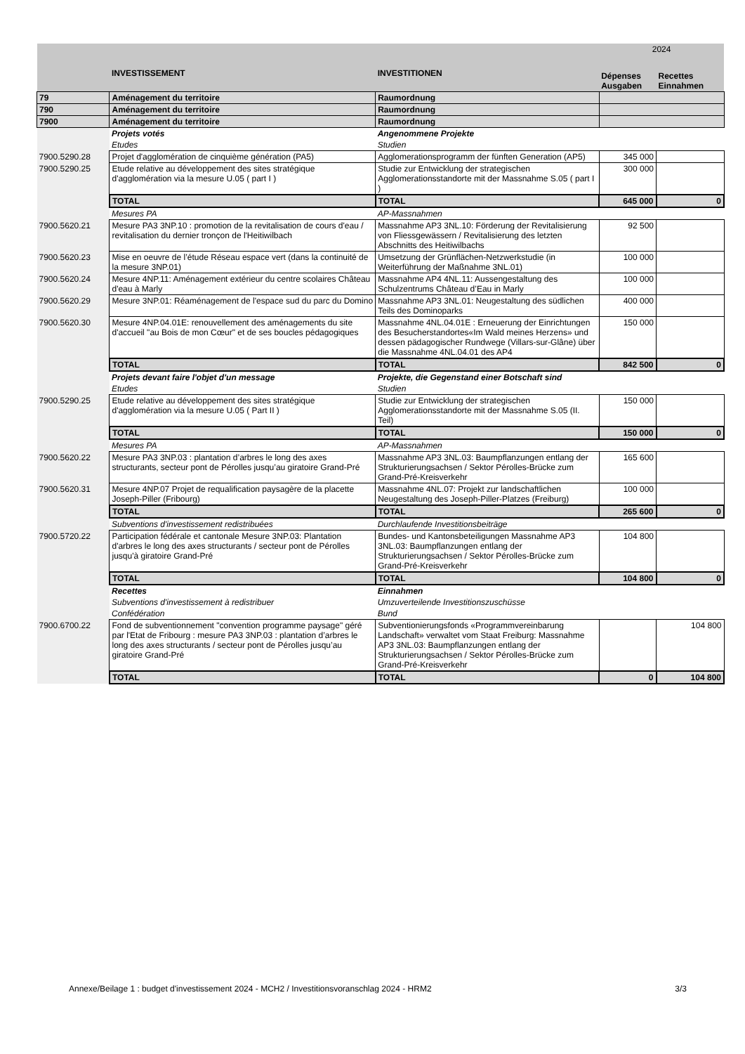| | | | 2024 | |
| | INVESTISSEMENT | INVESTITIONEN | Dépenses Ausgaben | Recettes Einnahmen |
| 79 | Aménagement du territoire | Raumordnung | | |
| 790 | Aménagement du territoire | Raumordnung | | |
| 7900 | Aménagement du territoire | Raumordnung | | |
| | Projets votés | Angenommene Projekte | | |
| | Etudes | Studien | | |
| 7900.5290.28 | Projet d'agglomération de cinquième génération (PA5) | Agglomerationsprogramm der fünften Generation (AP5) | 345 000 | |
| 7900.5290.25 | Etude relative au développement des sites stratégique d'agglomération via la mesure U.05 ( part I ) | Studie zur Entwicklung der strategischen Agglomerationsstandorte mit der Massnahme S.05 ( part I ) | 300 000 | |
| | TOTAL | TOTAL | 645 000 | 0 |
| | Mesures PA | AP-Massnahmen | | |
| 7900.5620.21 | Mesure PA3 3NP.10 : promotion de la revitalisation de cours d'eau / revitalisation du dernier tronçon de l'Heitiwilbach | Massnahme AP3 3NL.10: Förderung der Revitalisierung von Fliessgewässern / Revitalisierung des letzten Abschnitts des Heitiwilbachs | 92 500 | |
| 7900.5620.23 | Mise en oeuvre de l’étude Réseau espace vert (dans la continuité de la mesure 3NP.01) | Umsetzung der Grünflächen-Netzwerkstudie (in Weiterführung der Maßnahme 3NL.01) | 100 000 | |
| 7900.5620.24 | Mesure 4NP.11: Aménagement extérieur du centre scolaires Château d'eau à Marly | Massnahme AP4 4NL.11: Aussengestaltung des Schulzentrums Château d’Eau in Marly | 100 000 | |
| 7900.5620.29 | Mesure 3NP.01: Réaménagement de l'espace sud du parc du Domino | Massnahme AP3 3NL.01: Neugestaltung des südlichen Teils des Dominoparks | 400 000 | |
| 7900.5620.30 | Mesure 4NP.04.01E: renouvellement des aménagements du site d'accueil "au Bois de mon Cœur" et de ses boucles pédagogiques | Massnahme 4NL.04.01E : Erneuerung der Einrichtungen des Besucherstandortes«Im Wald meines Herzens» und dessen pädagogischer Rundwege (Villars-sur-Glâne) über die Massnahme 4NL.04.01 des AP4 | 150 000 | |
| | TOTAL | TOTAL | 842 500 | 0 |
| | Projets devant faire l'objet d'un message | Projekte, die Gegenstand einer Botschaft sind | | |
| | Etudes | Studien | | |
| 7900.5290.25 | Etude relative au développement des sites stratégique d'agglomération via la mesure U.05 ( Part II ) | Studie zur Entwicklung der strategischen Agglomerationsstandorte mit der Massnahme S.05 (II. Teil) | 150 000 | |
| | TOTAL | TOTAL | 150 000 | 0 |
| | Mesures PA | AP-Massnahmen | | |
| 7900.5620.22 | Mesure PA3 3NP.03 : plantation d’arbres le long des axes structurants, secteur pont de Pérolles jusqu’au giratoire Grand-Pré | Massnahme AP3 3NL.03: Baumpflanzungen entlang der Strukturierungsachsen / Sektor Pérolles-Brücke zum Grand-Pré-Kreisverkehr | 165 600 | |
| 7900.5620.31 | Mesure 4NP.07 Projet de requalification paysagère de la placette Joseph-Piller (Fribourg) | Massnahme 4NL.07: Projekt zur landschaftlichen Neugestaltung des Joseph-Piller-Platzes (Freiburg) | 100 000 | |
| | TOTAL | TOTAL | 265 600 | 0 |
| | Subventions d'investissement redistribuées | Durchlaufende Investitionsbeiträge | | |
| 7900.5720.22 | Participation fédérale et cantonale Mesure 3NP.03: Plantation d'arbres le long des axes structurants / secteur pont de Pérolles jusqu'à giratoire Grand-Pré | Bundes- und Kantonsbeteiligungen Massnahme AP3 3NL.03: Baumpflanzungen entlang der Strukturierungsachsen / Sektor Pérolles-Brücke zum Grand-Pré-Kreisverkehr | 104 800 | |
| | TOTAL | TOTAL | 104 800 | 0 |
| | Recettes | Einnahmen | | |
| | Subventions d'investissement à redistribuer | Umzuverteilende Investitionszuschüsse | | |
| | Confédération | Bund | | |
| 7900.6700.22 | Fond de subventionnement "convention programme paysage" géré par l'Etat de Fribourg : mesure PA3 3NP.03 : plantation d’arbres le long des axes structurants / secteur pont de Pérolles jusqu’au giratoire Grand-Pré | Subventionierungsfonds «Programmvereinbarung Landschaft» verwaltet vom Staat Freiburg: Massnahme AP3 3NL.03: Baumpflanzungen entlang der Strukturierungsachsen / Sektor Pérolles-Brücke zum Grand-Pré-Kreisverkehr | | 104 800 |
| | TOTAL | TOTAL | 0 | 104 800 |
Annexe/Beilage 1 : budget d'investissement 2024 - MCH2 / Investitionsvoranschlag 2024 - HRM2 3/3